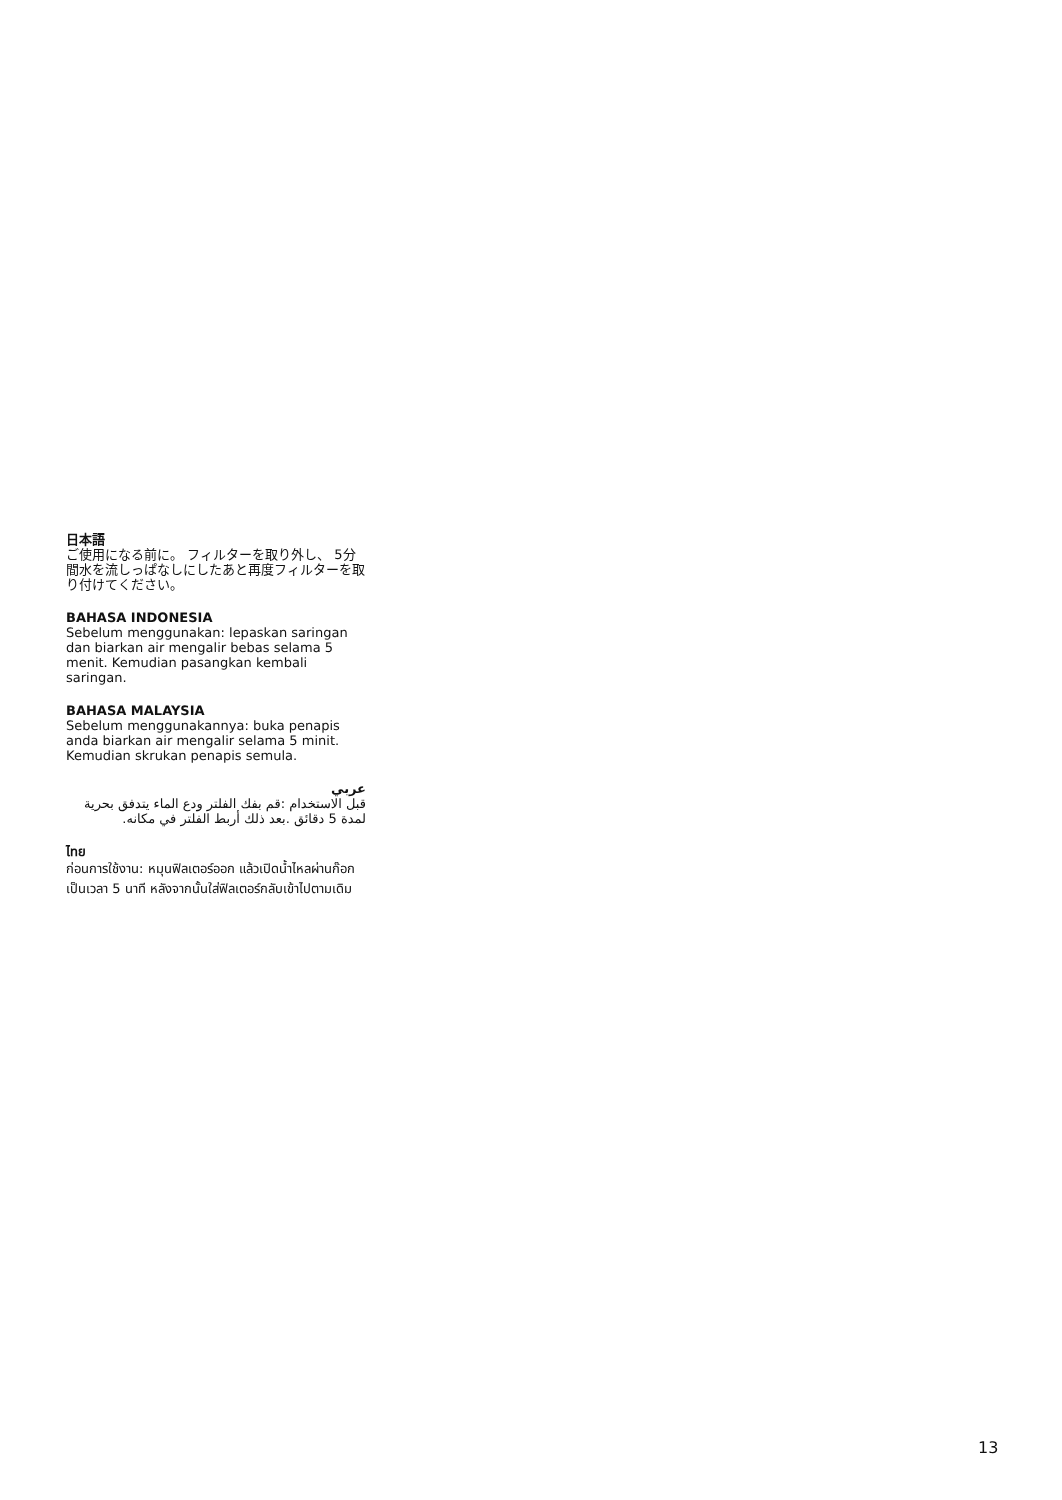日本語
ご使用になる前に。 フィルターを取り外し、 5分間水を流しっぱなしにしたあと再度フィルターを取り付けてください。
BAHASA INDONESIA
Sebelum menggunakan: lepaskan saringan dan biarkan air mengalir bebas selama 5 menit. Kemudian pasangkan kembali saringan.
BAHASA MALAYSIA
Sebelum menggunakannya: buka penapis anda biarkan air mengalir selama 5 minit. Kemudian skrukan penapis semula.
عربي
قبل الاستخدام :قم بفك الفلتر ودع الماء يتدفق بحرية لمدة 5 دقائق .بعد ذلك أربط الفلتر في مكانه.
ไทย
ก่อนการใช้งาน: หมุนฟิลเตอร์ออก แล้วเปิดน้ำไหลผ่านก๊อกเป็นเวลา 5 นาที หลังจากนั้นใส่ฟิลเตอร์กลับเข้าไปตามเดิม
13